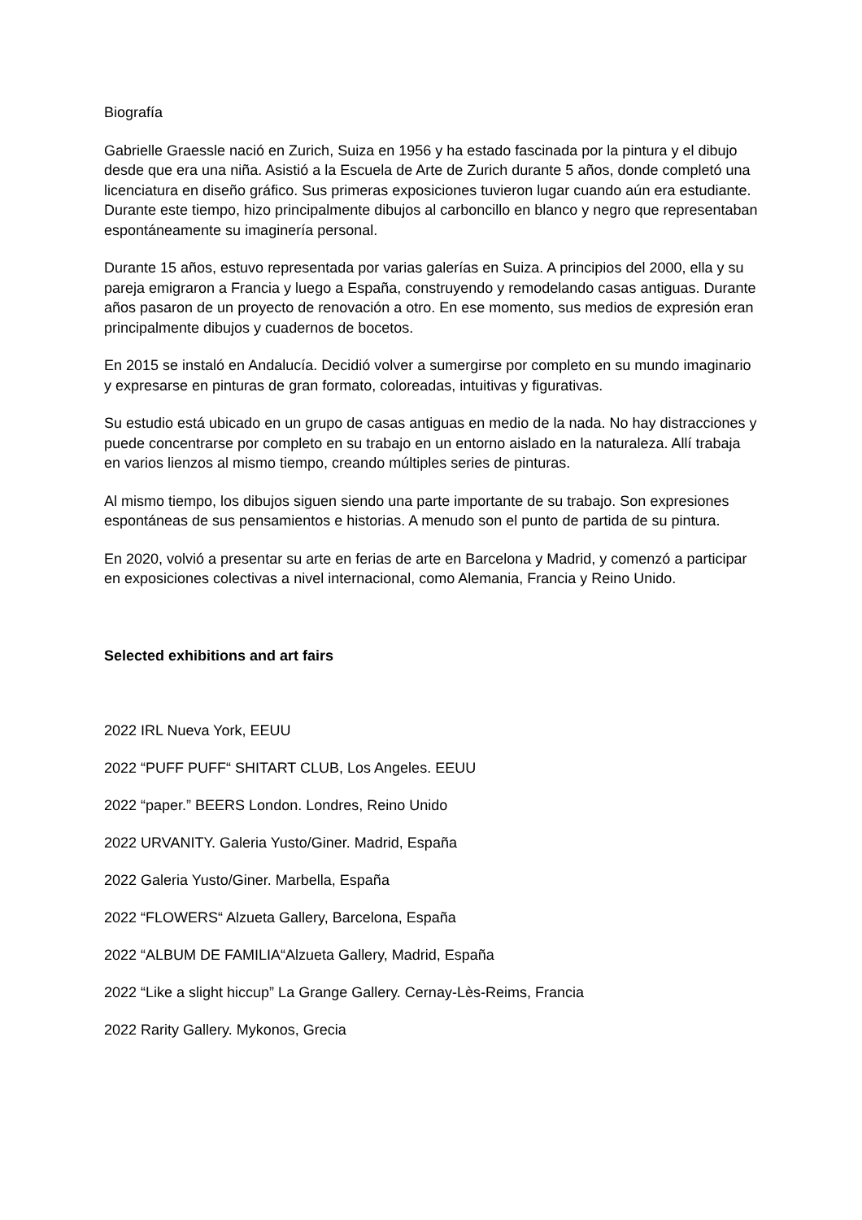Biografía
Gabrielle Graessle nació en Zurich, Suiza en 1956 y ha estado fascinada por la pintura y el dibujo desde que era una niña. Asistió a la Escuela de Arte de Zurich durante 5 años, donde completó una licenciatura en diseño gráfico. Sus primeras exposiciones tuvieron lugar cuando aún era estudiante. Durante este tiempo, hizo principalmente dibujos al carboncillo en blanco y negro que representaban espontáneamente su imaginería personal.
Durante 15 años, estuvo representada por varias galerías en Suiza. A principios del 2000, ella y su pareja emigraron a Francia y luego a España, construyendo y remodelando casas antiguas. Durante años pasaron de un proyecto de renovación a otro. En ese momento, sus medios de expresión eran principalmente dibujos y cuadernos de bocetos.
En 2015 se instaló en Andalucía. Decidió volver a sumergirse por completo en su mundo imaginario y expresarse en pinturas de gran formato, coloreadas, intuitivas y figurativas.
Su estudio está ubicado en un grupo de casas antiguas en medio de la nada. No hay distracciones y puede concentrarse por completo en su trabajo en un entorno aislado en la naturaleza. Allí trabaja en varios lienzos al mismo tiempo, creando múltiples series de pinturas.
Al mismo tiempo, los dibujos siguen siendo una parte importante de su trabajo. Son expresiones espontáneas de sus pensamientos e historias. A menudo son el punto de partida de su pintura.
En 2020, volvió a presentar su arte en ferias de arte en Barcelona y Madrid, y comenzó a participar en exposiciones colectivas a nivel internacional, como Alemania, Francia y Reino Unido.
Selected exhibitions and art fairs
2022 IRL Nueva York, EEUU
2022 “PUFF PUFF“ SHITART CLUB, Los Angeles. EEUU
2022 “paper.” BEERS London. Londres, Reino Unido
2022 URVANITY. Galeria Yusto/Giner. Madrid, España
2022 Galeria Yusto/Giner. Marbella, España
2022 “FLOWERS“ Alzueta Gallery, Barcelona, España
2022 “ALBUM DE FAMILIA“Alzueta Gallery, Madrid, España
2022 “Like a slight hiccup” La Grange Gallery. Cernay-Lès-Reims, Francia
2022 Rarity Gallery. Mykonos, Grecia